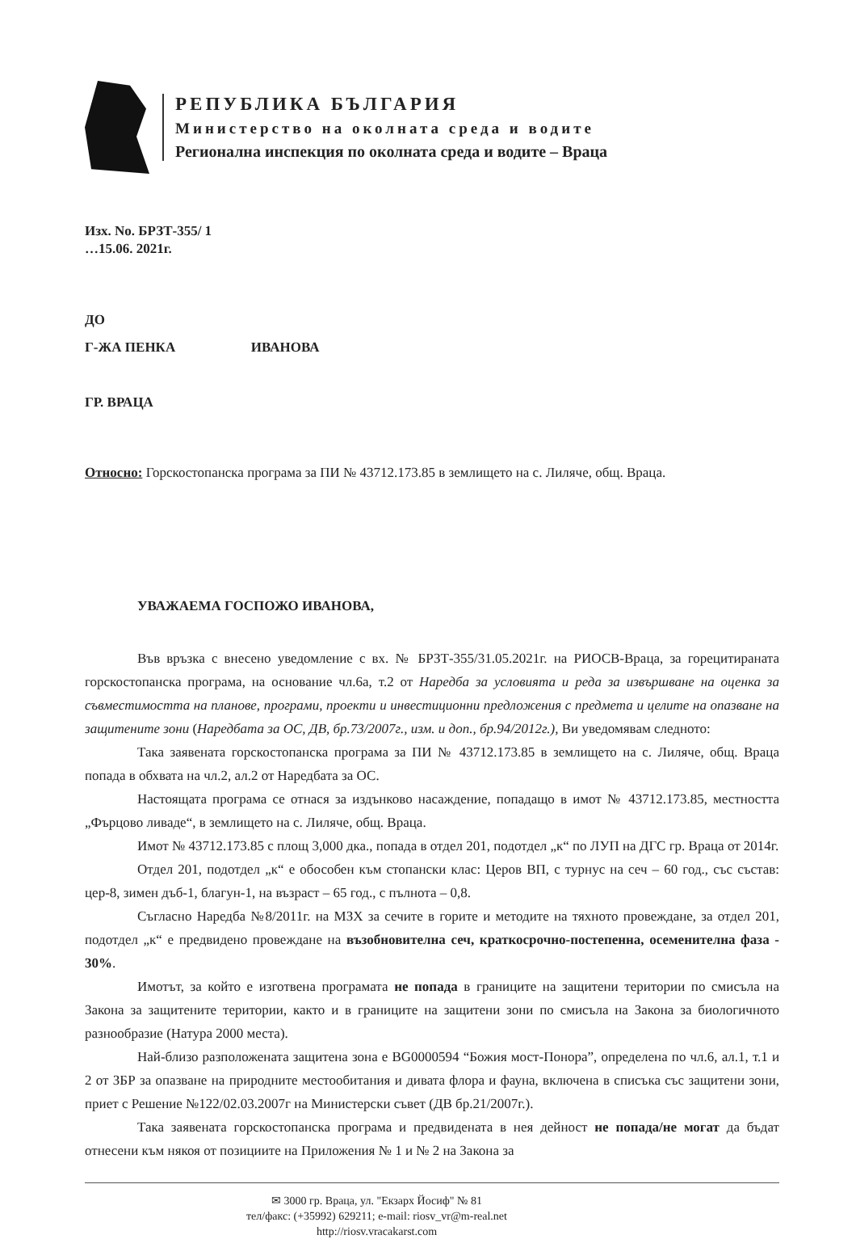РЕПУБЛИКА БЪЛГАРИЯ
Министерство на околната среда и водите
Регионална инспекция по околната среда и водите – Враца
Изх. No. БРЗТ-355/ 1
…15.06. 2021г.
ДО
Г-ЖА ПЕНКА ИВАНОВА
ГР. ВРАЦА
Относно: Горскостопанска програма за ПИ № 43712.173.85 в землището на с. Лиляче, общ. Враца.
УВАЖАЕМА ГОСПОЖО ИВАНОВА,
Във връзка с внесено уведомление с вх. № БРЗТ-355/31.05.2021г. на РИОСВ-Враца, за горецитираната горскостопанска програма, на основание чл.6а, т.2 от Наредба за условията и реда за извършване на оценка за съвместимостта на планове, програми, проекти и инвестиционни предложения с предмета и целите на опазване на защитените зони (Наредбата за ОС, ДВ, бр.73/2007г., изм. и доп., бр.94/2012г.), Ви уведомявам следното:
Така заявената горскостопанска програма за ПИ № 43712.173.85 в землището на с. Лиляче, общ. Враца попада в обхвата на чл.2, ал.2 от Наредбата за ОС.
Настоящата програма се отнася за издънково насаждение, попадащо в имот № 43712.173.85, местността „Фърцово ливаде“, в землището на с. Лиляче, общ. Враца.
Имот № 43712.173.85 с площ 3,000 дка., попада в отдел 201, подотдел „к“ по ЛУП на ДГС гр. Враца от 2014г.
Отдел 201, подотдел „к“ е обособен към стопански клас: Церов ВП, с турнус на сеч – 60 год., със състав: цер-8, зимен дъб-1, благун-1, на възраст – 65 год., с пълнота – 0,8.
Съгласно Наредба №8/2011г. на МЗХ за сечите в горите и методите на тяхното провеждане, за отдел 201, подотдел „к“ е предвидено провеждане на възобновителна сеч, краткосрочно-постепенна, осеменителна фаза - 30%.
Имотът, за който е изготвена програмата не попада в границите на защитени територии по смисъла на Закона за защитените територии, както и в границите на защитени зони по смисъла на Закона за биологичното разнообразие (Натура 2000 места).
Най-близо разположената защитена зона е BG0000594 “Божия мост-Понора”, определена по чл.6, ал.1, т.1 и 2 от ЗБР за опазване на природните местообитания и дивата флора и фауна, включена в списъка със защитени зони, приет с Решение №122/02.03.2007г на Министерски съвет (ДВ бр.21/2007г.).
Така заявената горскостопанска програма и предвидената в нея дейност не попада/не могат да бъдат отнесени към някоя от позициите на Приложения № 1 и № 2 на Закона за
✉ 3000 гр. Враца, ул. "Екзарх Йосиф" № 81
тел/факс: (+35992) 629211; e-mail: riosv_vr@m-real.net
http://riosv.vracakarst.com